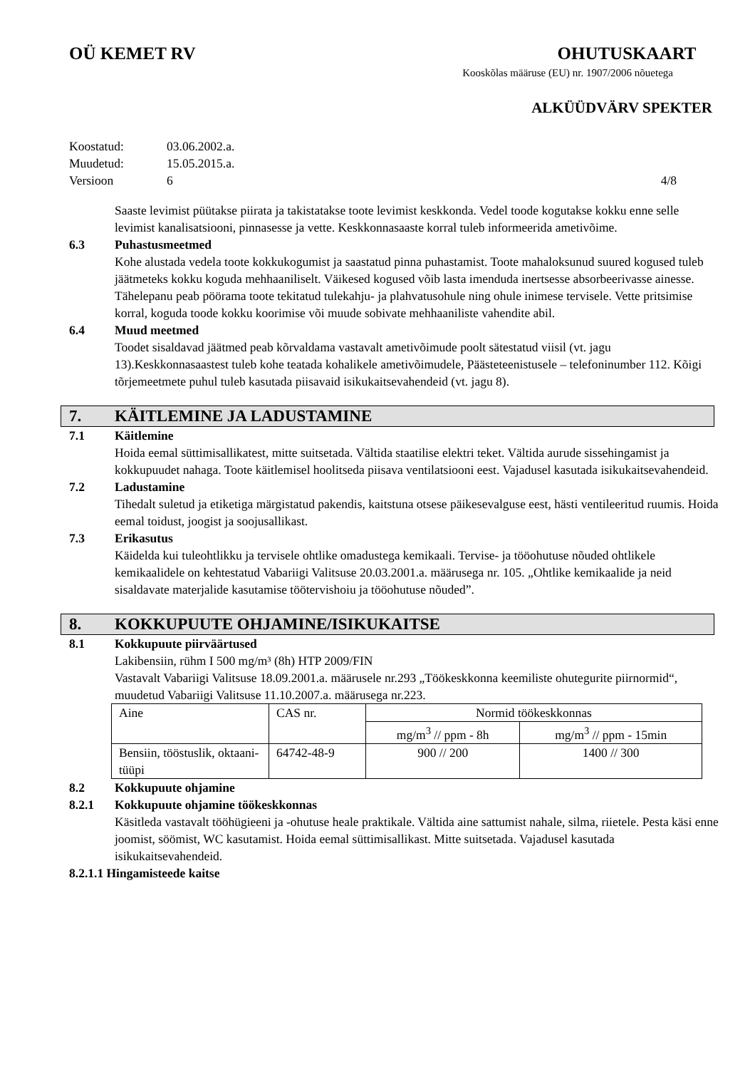OÜ KEMET RV OHUTUSKAART
Kooskõlas määruse (EU) nr. 1907/2006 nõuetega
ALKÜÜDVÄRV SPEKTER
Koostatud: 03.06.2002.a.
Muudetud: 15.05.2015.a.
Versioon 6 4/8
Saaste levimist püütakse piirata ja takistatakse toote levimist keskkonda. Vedel toode kogutakse kokku enne selle levimist kanalisatsiooni, pinnasesse ja vette. Keskkonnasaaste korral tuleb informeerida ametivõime.
6.3 Puhastusmeetmed
Kohe alustada vedela toote kokkukogumist ja saastatud pinna puhastamist. Toote mahaloksunud suured kogused tuleb jäätmeteks kokku koguda mehhaaniliselt. Väikesed kogused võib lasta imenduda inertsesse absorbeerivasse ainesse. Tähelepanu peab pöörama toote tekitatud tulekahju- ja plahvatusohule ning ohule inimese tervisele. Vette pritsimise korral, koguda toode kokku koorimise või muude sobivate mehhaaniliste vahendite abil.
6.4 Muud meetmed
Toodet sisaldavad jäätmed peab kõrvaldama vastavalt ametivõimude poolt sätestatud viisil (vt. jagu 13).Keskkonnasaastest tuleb kohe teatada kohalikele ametivõimudele, Päästeteenistusele – telefoninumber 112. Kõigi tõrjemeetmete puhul tuleb kasutada piisavaid isikukaitsevahendeid (vt. jagu 8).
7. KÄITLEMINE JA LADUSTAMINE
7.1 Käitlemine
Hoida eemal süttimisallikatest, mitte suitsetada. Vältida staatilise elektri teket. Vältida aurude sissehingamist ja kokkupuudet nahaga. Toote käitlemisel hoolitseda piisava ventilatsiooni eest. Vajadusel kasutada isikukaitsevahendeid.
7.2 Ladustamine
Tihedalt suletud ja etiketiga märgistatud pakendis, kaitstuna otsese päikesevalguse eest, hästi ventileeritud ruumis. Hoida eemal toidust, joogist ja soojusallikast.
7.3 Erikasutus
Käidelda kui tuleohtlikku ja tervisele ohtlike omadustega kemikaali. Tervise- ja tööohutuse nõuded ohtlikele kemikaalidele on kehtestatud Vabariigi Valitsuse 20.03.2001.a. määrusega nr. 105. „Ohtlike kemikaalide ja neid sisaldavate materjalide kasutamise töötervishoiu ja tööohutuse nõuded”.
8. KOKKUPUUTE OHJAMINE/ISIKUKAITSE
8.1 Kokkupuute piirväärtused
Lakibensiin, rühm I 500 mg/m³ (8h) HTP 2009/FIN
Vastavalt Vabariigi Valitsuse 18.09.2001.a. määrusele nr.293 „Töökeskkonna keemiliste ohutegurite piirnormid“, muudetud Vabariigi Valitsuse 11.10.2007.a. määrusega nr.223.
| Aine | CAS nr. | Normid töökeskkonnas | |
| | | mg/m<sup>3</sup> // ppm - 8h | mg/m<sup>3</sup> // ppm - 15min |
| Bensiin, tööstuslik, oktaani-tüüpi | 64742-48-9 | 900 // 200 | 1400 // 300 |
8.2 Kokkupuute ohjamine
8.2.1 Kokkupuute ohjamine töökeskkonnas
Käsitleda vastavalt tööhügieeni ja -ohutuse heale praktikale. Vältida aine sattumist nahale, silma, riietele. Pesta käsi enne joomist, söömist, WC kasutamist. Hoida eemal süttimisallikast. Mitte suitsetada. Vajadusel kasutada isikukaitsevahendeid.
8.2.1.1 Hingamisteede kaitse